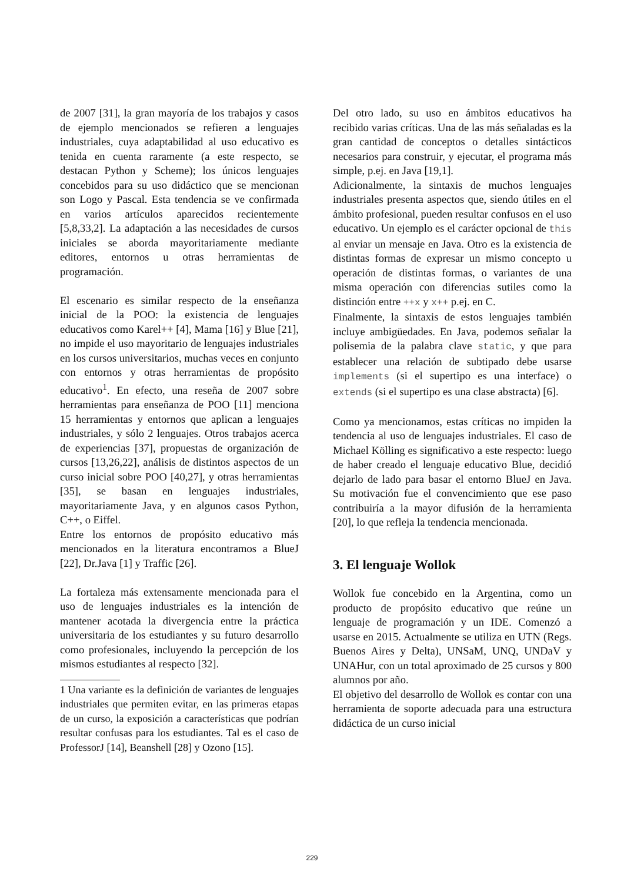de 2007 [31], la gran mayoría de los trabajos y casos de ejemplo mencionados se refieren a lenguajes industriales, cuya adaptabilidad al uso educativo es tenida en cuenta raramente (a este respecto, se destacan Python y Scheme); los únicos lenguajes concebidos para su uso didáctico que se mencionan son Logo y Pascal. Esta tendencia se ve confirmada en varios artículos aparecidos recientemente [5,8,33,2]. La adaptación a las necesidades de cursos iniciales se aborda mayoritariamente mediante editores, entornos u otras herramientas de programación.
El escenario es similar respecto de la enseñanza inicial de la POO: la existencia de lenguajes educativos como Karel++ [4], Mama [16] y Blue [21], no impide el uso mayoritario de lenguajes industriales en los cursos universitarios, muchas veces en conjunto con entornos y otras herramientas de propósito educativo<sup>1</sup>. En efecto, una reseña de 2007 sobre herramientas para enseñanza de POO [11] menciona 15 herramientas y entornos que aplican a lenguajes industriales, y sólo 2 lenguajes. Otros trabajos acerca de experiencias [37], propuestas de organización de cursos [13,26,22], análisis de distintos aspectos de un curso inicial sobre POO [40,27], y otras herramientas [35], se basan en lenguajes industriales, mayoritariamente Java, y en algunos casos Python, C++, o Eiffel.
Entre los entornos de propósito educativo más mencionados en la literatura encontramos a BlueJ [22], Dr.Java [1] y Traffic [26].
La fortaleza más extensamente mencionada para el uso de lenguajes industriales es la intención de mantener acotada la divergencia entre la práctica universitaria de los estudiantes y su futuro desarrollo como profesionales, incluyendo la percepción de los mismos estudiantes al respecto [32].
1 Una variante es la definición de variantes de lenguajes industriales que permiten evitar, en las primeras etapas de un curso, la exposición a características que podrían resultar confusas para los estudiantes. Tal es el caso de ProfessorJ [14], Beanshell [28] y Ozono [15].
Del otro lado, su uso en ámbitos educativos ha recibido varias críticas. Una de las más señaladas es la gran cantidad de conceptos o detalles sintácticos necesarios para construir, y ejecutar, el programa más simple, p.ej. en Java [19,1].
Adicionalmente, la sintaxis de muchos lenguajes industriales presenta aspectos que, siendo útiles en el ámbito profesional, pueden resultar confusos en el uso educativo. Un ejemplo es el carácter opcional de this al enviar un mensaje en Java. Otro es la existencia de distintas formas de expresar un mismo concepto u operación de distintas formas, o variantes de una misma operación con diferencias sutiles como la distinción entre ++x y x++ p.ej. en C.
Finalmente, la sintaxis de estos lenguajes también incluye ambigüedades. En Java, podemos señalar la polisemia de la palabra clave static, y que para establecer una relación de subtipado debe usarse implements (si el supertipo es una interface) o extends (si el supertipo es una clase abstracta) [6].
Como ya mencionamos, estas críticas no impiden la tendencia al uso de lenguajes industriales. El caso de Michael Kölling es significativo a este respecto: luego de haber creado el lenguaje educativo Blue, decidió dejarlo de lado para basar el entorno BlueJ en Java. Su motivación fue el convencimiento que ese paso contribuiría a la mayor difusión de la herramienta [20], lo que refleja la tendencia mencionada.
3. El lenguaje Wollok
Wollok fue concebido en la Argentina, como un producto de propósito educativo que reúne un lenguaje de programación y un IDE. Comenzó a usarse en 2015. Actualmente se utiliza en UTN (Regs. Buenos Aires y Delta), UNSaM, UNQ, UNDaV y UNAHur, con un total aproximado de 25 cursos y 800 alumnos por año.
El objetivo del desarrollo de Wollok es contar con una herramienta de soporte adecuada para una estructura didáctica de un curso inicial
229